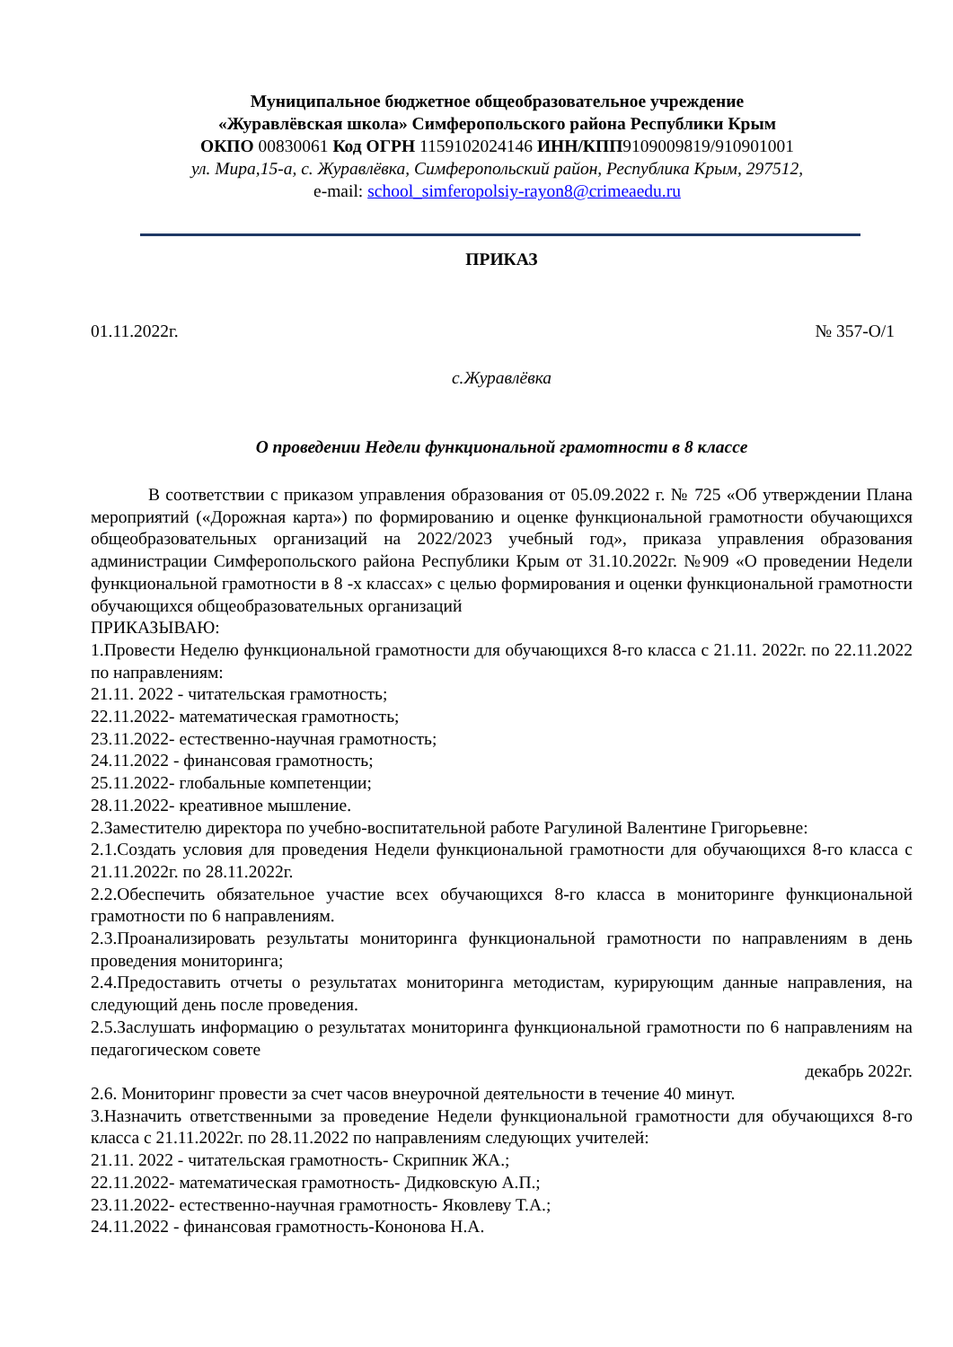Муниципальное бюджетное общеобразовательное учреждение
«Журавлёвская школа» Симферопольского района Республики Крым
ОКПО 00830061 Код ОГРН 1159102024146 ИНН/КПП9109009819/910901001
ул. Мира,15-а, с. Журавлёвка, Симферопольский район, Республика Крым, 297512,
e-mail: school_simferopolsiy-rayon8@crimeaedu.ru
ПРИКАЗ
01.11.2022г. № 357-О/1
с.Журавлёвка
О проведении Недели функциональной грамотности в 8 классе
В соответствии с приказом управления образования от 05.09.2022 г. № 725 «Об утверждении Плана мероприятий («Дорожная карта») по формированию и оценке функциональной грамотности обучающихся общеобразовательных организаций на 2022/2023 учебный год», приказа управления образования администрации Симферопольского района Республики Крым от 31.10.2022г. №909 «О проведении Недели функциональной грамотности в 8 -х классах» с целью формирования и оценки функциональной грамотности обучающихся общеобразовательных организаций
ПРИКАЗЫВАЮ:
1.Провести Неделю функциональной грамотности для обучающихся 8-го класса с 21.11. 2022г. по 22.11.2022 по направлениям:
21.11. 2022 - читательская грамотность;
22.11.2022- математическая грамотность;
23.11.2022- естественно-научная грамотность;
24.11.2022 - финансовая грамотность;
25.11.2022- глобальные компетенции;
28.11.2022- креативное мышление.
2.Заместителю директора по учебно-воспитательной работе Рагулиной Валентине Григорьевне:
2.1.Создать условия для проведения Недели функциональной грамотности для обучающихся 8-го класса с 21.11.2022г. по 28.11.2022г.
2.2.Обеспечить обязательное участие всех обучающихся 8-го класса в мониторинге функциональной грамотности по 6 направлениям.
2.3.Проанализировать результаты мониторинга функциональной грамотности по направлениям в день проведения мониторинга;
2.4.Предоставить отчеты о результатах мониторинга методистам, курирующим данные направления, на следующий день после проведения.
2.5.Заслушать информацию о результатах мониторинга функциональной грамотности по 6 направлениям на педагогическом совете
декабрь 2022г.
2.6. Мониторинг провести за счет часов внеурочной деятельности в течение 40 минут.
3.Назначить ответственными за проведение Недели функциональной грамотности для обучающихся 8-го класса с 21.11.2022г. по 28.11.2022 по направлениям следующих учителей:
21.11. 2022 - читательская грамотность- Скрипник ЖА.;
22.11.2022- математическая грамотность- Дидковскую А.П.;
23.11.2022- естественно-научная грамотность- Яковлеву Т.А.;
24.11.2022 - финансовая грамотность-Кононова Н.А.